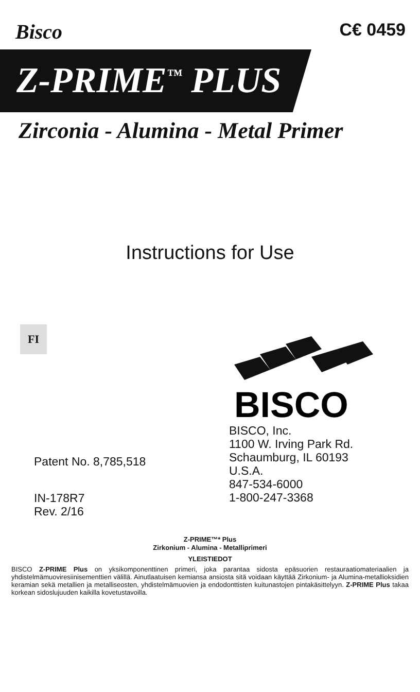Bisco
C€ 0459
Z-PRIME<sup>™</sup> PLUS
Zirconia - Alumina - Metal Primer
Instructions for Use
FI
Patent No. 8,785,518
IN-178R7
Rev. 2/16
BISCO
BISCO, Inc.
1100 W. Irving Park Rd.
Schaumburg, IL 60193
U.S.A.
847-534-6000
1-800-247-3368
Z-PRIME™* Plus
Zirkonium - Alumina - Metalliprimeri
YLEISTIEDOT
BISCO Z-PRIME Plus on yksikomponenttinen primeri, joka parantaa sidosta epäsuorien restauraatiomateriaalien ja yhdistelmämuoviresiinisementtien välillä. Ainutlaatuisen kemiansa ansiosta sitä voidaan käyttää Zirkonium- ja Alumina-metallioksidien keramian sekä metallien ja metalliseosten, yhdistelmämuovien ja endodonttisten kuitunastojen pintakäsittelyyn. Z-PRIME Plus takaa korkean sidoslujuuden kaikilla kovetustavoilla.